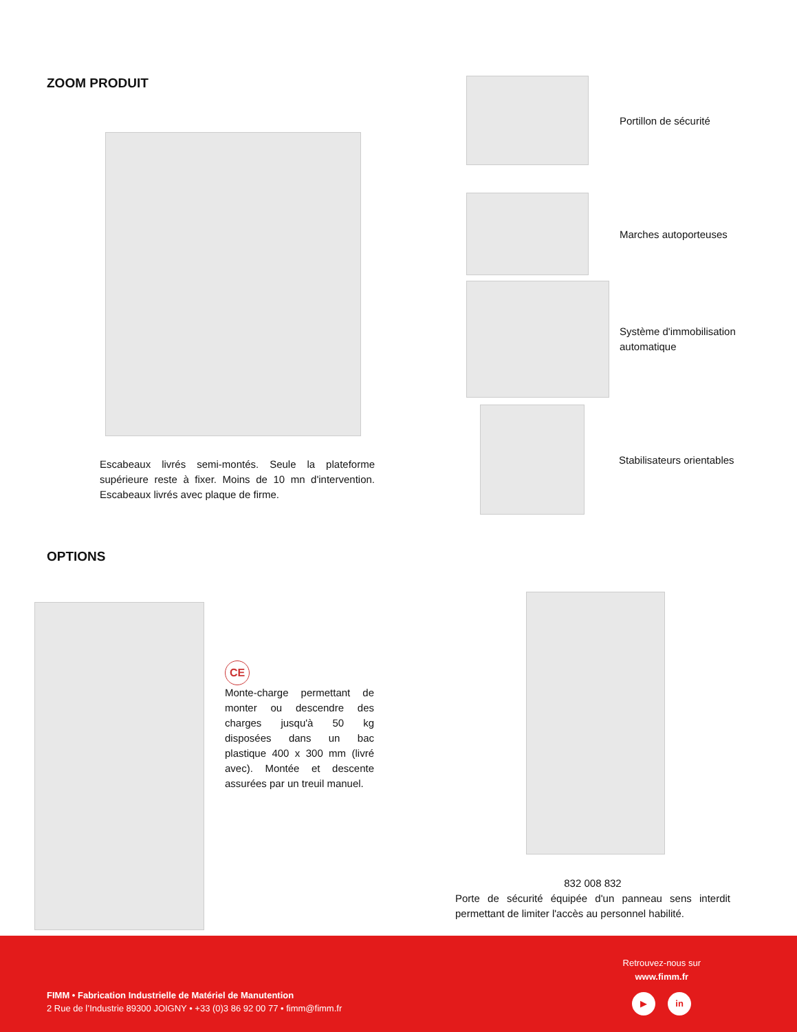ZOOM PRODUIT
Escabeaux livrés semi-montés. Seule la plateforme supérieure reste à fixer. Moins de 10 mn d'intervention. Escabeaux livrés avec plaque de firme.
Portillon de sécurité
Marches autoporteuses
Système d'immobilisation
automatique
Stabilisateurs orientables
OPTIONS
CE
Monte-charge permettant de monter ou descendre des charges jusqu'à 50 kg disposées dans un bac plastique 400 x 300 mm (livré avec). Montée et descente assurées par un treuil manuel.
832 008 832
Porte de sécurité équipée d'un panneau sens interdit permettant de limiter l'accès au personnel habilité.
Retrouvez-nous sur
www.fimm.fr
▶ in
FIMM • Fabrication Industrielle de Matériel de Manutention
2 Rue de l’Industrie 89300 JOIGNY • +33 (0)3 86 92 00 77 • fimm@fimm.fr